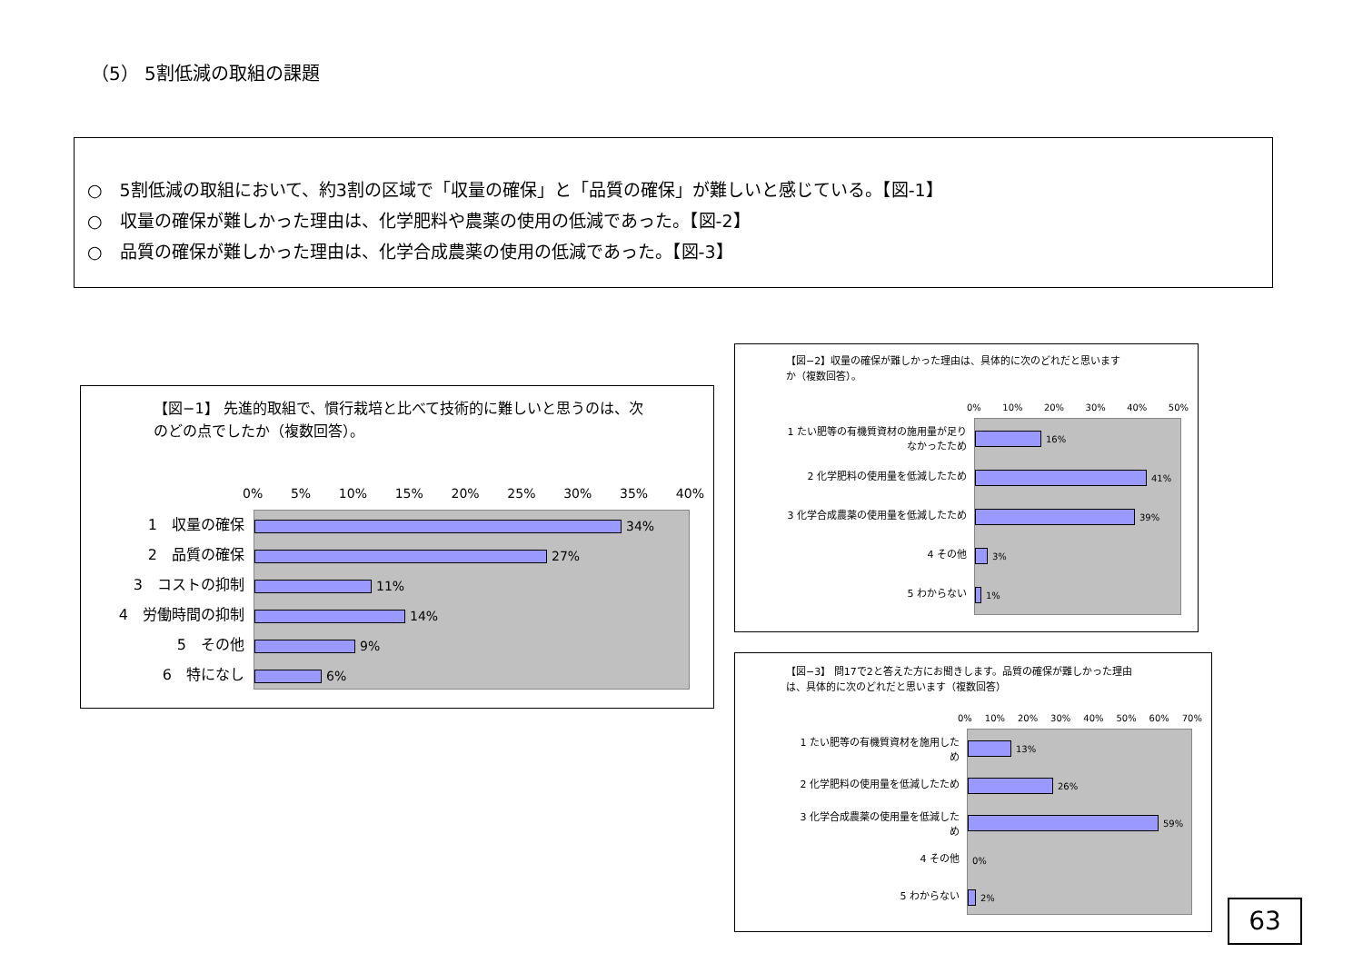（5） 5割低減の取組の課題
○　5割低減の取組において、約3割の区域で「収量の確保」と「品質の確保」が難しいと感じている。【図-1】
○　収量の確保が難しかった理由は、化学肥料や農薬の使用の低減であった。【図-2】
○　品質の確保が難しかった理由は、化学合成農薬の使用の低減であった。【図-3】
【図−1】 先進的取組で、慣行栽培と比べて技術的に難しいと思うのは、次
のどの点でしたか（複数回答）。
0% 5% 10% 15% 20% 25% 30% 35% 40%
1　収量の確保
2　品質の確保
3　コストの抑制
4　労働時間の抑制
5　その他
6　特になし
34%
27%
11%
14%
9%
6%
【図−2】収量の確保が難しかった理由は、具体的に次のどれだと思います
か（複数回答）。
0% 10% 20% 30% 40% 50%
1 たい肥等の有機質資材の施用量が足り
なかったため
2 化学肥料の使用量を低減したため
3 化学合成農薬の使用量を低減したため
4 その他
5 わからない
16%
41%
39%
3%
1%
【図−3】 問17で2と答えた方にお聞きします。品質の確保が難しかった理由
は、具体的に次のどれだと思います（複数回答）
0% 10% 20% 30% 40% 50% 60% 70%
1 たい肥等の有機質資材を施用した
め
2 化学肥料の使用量を低減したため
3 化学合成農薬の使用量を低減した
め
4 その他
5 わからない
13%
26%
59%
0%
2%
63